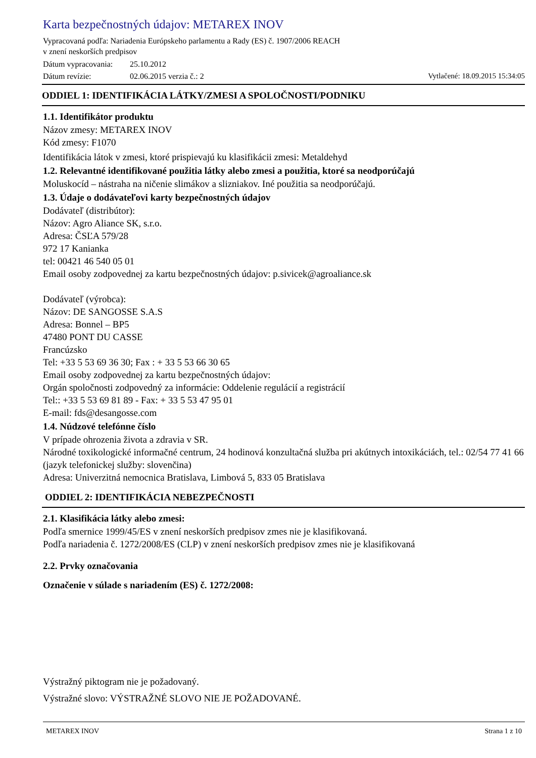Karta bezpečnostných údajov: METAREX INOV
Vypracovaná podľa: Nariadenia Európskeho parlamentu a Rady (ES) č. 1907/2006 REACH
v znení neskorších predpisov
Dátum vypracovania: 25.10.2012
Dátum revízie: 02.06.2015 verzia č.: 2 Vytlačené: 18.09.2015 15:34:05
ODDIEL 1: IDENTIFIKÁCIA LÁTKY/ZMESI A SPOLOČNOSTI/PODNIKU
1.1. Identifikátor produktu
Názov zmesy: METAREX INOV
Kód zmesy: F1070
Identifikácia látok v zmesi, ktoré prispievajú ku klasifikácii zmesi: Metaldehyd
1.2. Relevantné identifikované použitia látky alebo zmesi a použitia, ktoré sa neodporúčajú
Moluskocíd – nástraha na ničenie slimákov a slizniakov. Iné použitia sa neodporúčajú.
1.3. Údaje o dodávateľovi karty bezpečnostných údajov
Dodávateľ (distribútor):
Názov: Agro Aliance SK, s.r.o.
Adresa: ČSĽA 579/28
972 17 Kanianka
tel: 00421 46 540 05 01
Email osoby zodpovednej za kartu bezpečnostných údajov: p.sivicek@agroaliance.sk
Dodávateľ (výrobca):
Názov: DE SANGOSSE S.A.S
Adresa: Bonnel – BP5
47480 PONT DU CASSE
Francúzsko
Tel: +33 5 53 69 36 30; Fax : + 33 5 53 66 30 65
Email osoby zodpovednej za kartu bezpečnostných údajov:
Orgán spoločnosti zodpovedný za informácie: Oddelenie regulácií a registrácií
Tel:: +33 5 53 69 81 89 - Fax: + 33 5 53 47 95 01
E-mail: fds@desangosse.com
1.4. Núdzové telefónne číslo
V prípade ohrozenia života a zdravia v SR.
Národné toxikologické informačné centrum, 24 hodinová konzultačná služba pri akútnych intoxikáciách, tel.: 02/54 77 41 66 (jazyk telefonickej služby: slovenčina)
Adresa: Univerzitná nemocnica Bratislava, Limbová 5, 833 05 Bratislava
ODDIEL 2: IDENTIFIKÁCIA NEBEZPEČNOSTI
2.1. Klasifikácia látky alebo zmesi:
Podľa smernice 1999/45/ES v znení neskorších predpisov zmes nie je klasifikovaná.
Podľa nariadenia č. 1272/2008/ES (CLP) v znení neskorších predpisov zmes nie je klasifikovaná
2.2. Prvky označovania
Označenie v súlade s nariadením (ES) č. 1272/2008:
Výstražný piktogram nie je požadovaný.
Výstražné slovo: VÝSTRAŽNÉ SLOVO NIE JE POŽADOVANÉ.
METAREX INOV Strana 1 z 10